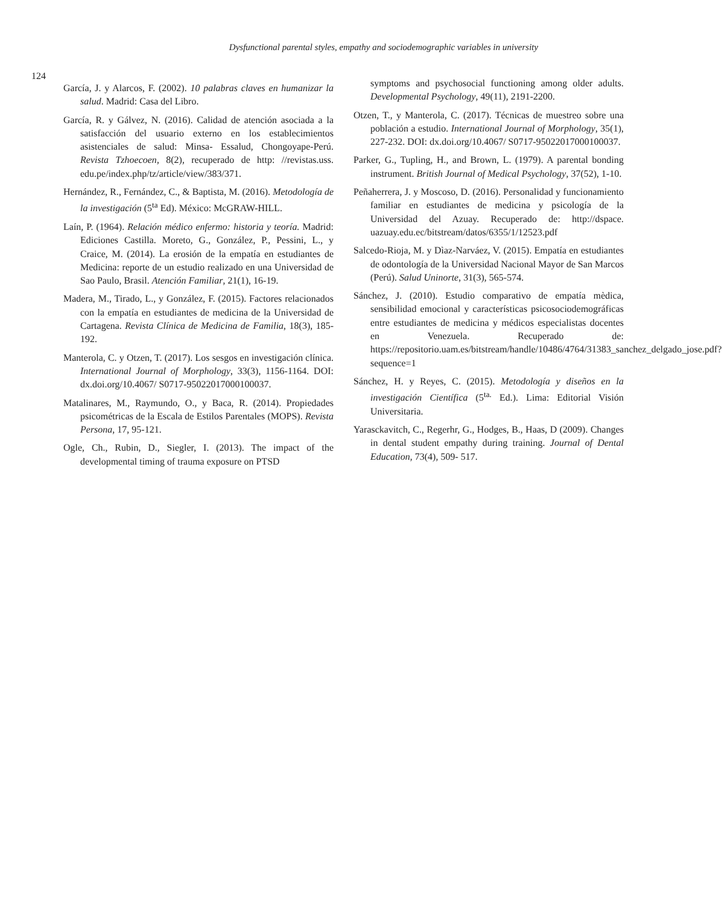Dysfunctional parental styles, empathy and sociodemographic variables in university
124
García, J. y Alarcos, F. (2002). 10 palabras claves en humanizar la salud. Madrid: Casa del Libro.
García, R. y Gálvez, N. (2016). Calidad de atención asociada a la satisfacción del usuario externo en los establecimientos asistenciales de salud: Minsa- Essalud, Chongoyape-Perú. Revista Tzhoecoen, 8(2), recuperado de http: //revistas.uss. edu.pe/index.php/tz/article/view/383/371.
Hernández, R., Fernández, C., & Baptista, M. (2016). Metodología de la investigación (5<sup>ta</sup> Ed). México: McGRAW-HILL.
Laín, P. (1964). Relación médico enfermo: historia y teoría. Madrid: Ediciones Castilla. Moreto, G., González, P., Pessini, L., y Craice, M. (2014). La erosión de la empatía en estudiantes de Medicina: reporte de un estudio realizado en una Universidad de Sao Paulo, Brasil. Atención Familiar, 21(1), 16-19.
Madera, M., Tirado, L., y González, F. (2015). Factores relacionados con la empatía en estudiantes de medicina de la Universidad de Cartagena. Revista Clínica de Medicina de Familia, 18(3), 185-192.
Manterola, C. y Otzen, T. (2017). Los sesgos en investigación clínica. International Journal of Morphology, 33(3), 1156-1164. DOI: dx.doi.org/10.4067/ S0717-95022017000100037.
Matalinares, M., Raymundo, O., y Baca, R. (2014). Propiedades psicométricas de la Escala de Estilos Parentales (MOPS). Revista Persona, 17, 95-121.
Ogle, Ch., Rubin, D., Siegler, I. (2013). The impact of the developmental timing of trauma exposure on PTSD
symptoms and psychosocial functioning among older adults. Developmental Psychology, 49(11), 2191-2200.
Otzen, T., y Manterola, C. (2017). Técnicas de muestreo sobre una población a estudio. International Journal of Morphology, 35(1), 227-232. DOI: dx.doi.org/10.4067/ S0717-95022017000100037.
Parker, G., Tupling, H., and Brown, L. (1979). A parental bonding instrument. British Journal of Medical Psychology, 37(52), 1-10.
Peñaherrera, J. y Moscoso, D. (2016). Personalidad y funcionamiento familiar en estudiantes de medicina y psicología de la Universidad del Azuay. Recuperado de: http://dspace. uazuay.edu.ec/bitstream/datos/6355/1/12523.pdf
Salcedo-Rioja, M. y Dìaz-Narváez, V. (2015). Empatía en estudiantes de odontología de la Universidad Nacional Mayor de San Marcos (Perú). Salud Uninorte, 31(3), 565-574.
Sánchez, J. (2010). Estudio comparativo de empatía mèdica, sensibilidad emocional y características psicosociodemográficas entre estudiantes de medicina y médicos especialistas docentes en Venezuela. Recuperado de: https://repositorio.uam.es/bitstream/handle/10486/4764/31383_sanchez_delgado_jose.pdf?sequence=1
Sánchez, H. y Reyes, C. (2015). Metodología y diseños en la investigación Científica (5<sup>ta.</sup> Ed.). Lima: Editorial Visión Universitaria.
Yarasckavitch, C., Regerhr, G., Hodges, B., Haas, D (2009). Changes in dental student empathy during training. Journal of Dental Education, 73(4), 509- 517.